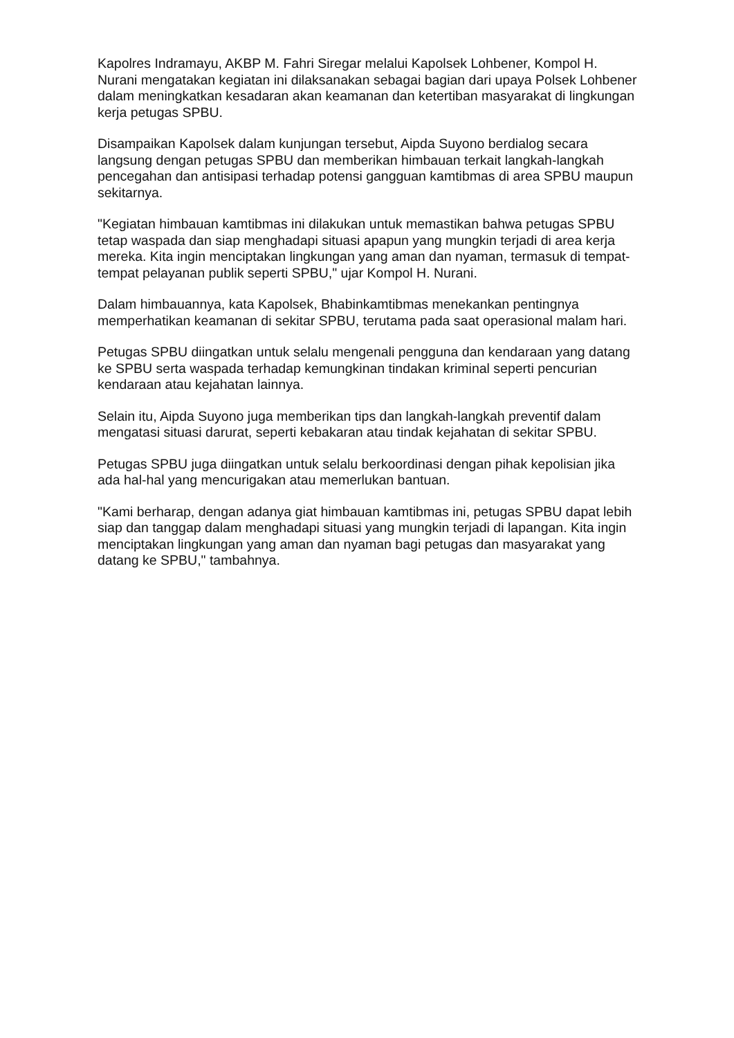Kapolres Indramayu, AKBP M. Fahri Siregar melalui Kapolsek Lohbener, Kompol H. Nurani mengatakan kegiatan ini dilaksanakan sebagai bagian dari upaya Polsek Lohbener dalam meningkatkan kesadaran akan keamanan dan ketertiban masyarakat di lingkungan kerja petugas SPBU.
Disampaikan Kapolsek dalam kunjungan tersebut, Aipda Suyono berdialog secara langsung dengan petugas SPBU dan memberikan himbauan terkait langkah-langkah pencegahan dan antisipasi terhadap potensi gangguan kamtibmas di area SPBU maupun sekitarnya.
"Kegiatan himbauan kamtibmas ini dilakukan untuk memastikan bahwa petugas SPBU tetap waspada dan siap menghadapi situasi apapun yang mungkin terjadi di area kerja mereka. Kita ingin menciptakan lingkungan yang aman dan nyaman, termasuk di tempat-tempat pelayanan publik seperti SPBU," ujar Kompol H. Nurani.
Dalam himbauannya, kata Kapolsek, Bhabinkamtibmas menekankan pentingnya memperhatikan keamanan di sekitar SPBU, terutama pada saat operasional malam hari.
Petugas SPBU diingatkan untuk selalu mengenali pengguna dan kendaraan yang datang ke SPBU serta waspada terhadap kemungkinan tindakan kriminal seperti pencurian kendaraan atau kejahatan lainnya.
Selain itu, Aipda Suyono juga memberikan tips dan langkah-langkah preventif dalam mengatasi situasi darurat, seperti kebakaran atau tindak kejahatan di sekitar SPBU.
Petugas SPBU juga diingatkan untuk selalu berkoordinasi dengan pihak kepolisian jika ada hal-hal yang mencurigakan atau memerlukan bantuan.
"Kami berharap, dengan adanya giat himbauan kamtibmas ini, petugas SPBU dapat lebih siap dan tanggap dalam menghadapi situasi yang mungkin terjadi di lapangan. Kita ingin menciptakan lingkungan yang aman dan nyaman bagi petugas dan masyarakat yang datang ke SPBU," tambahnya.